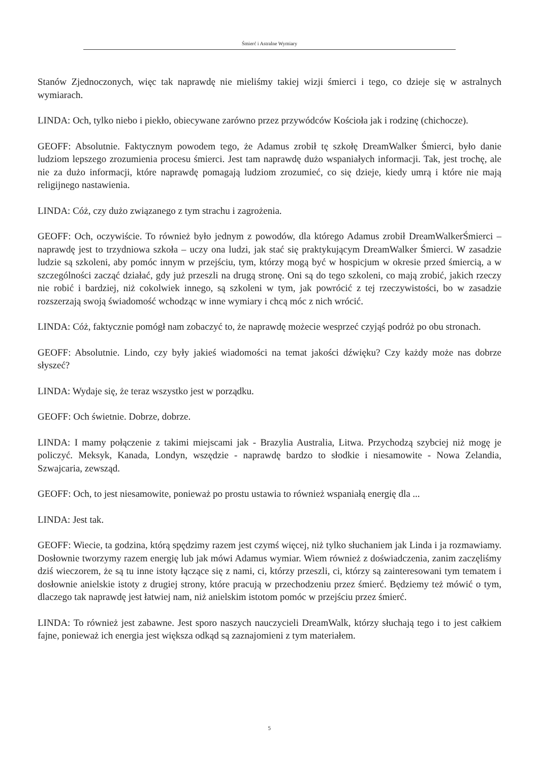Śmierć i Astralne Wymiary
Stanów Zjednoczonych, więc tak naprawdę nie mieliśmy takiej wizji śmierci i tego, co dzieje się w astralnych wymiarach.
LINDA: Och, tylko niebo i piekło, obiecywane zarówno przez przywódców Kościoła jak i rodzinę (chichocze).
GEOFF: Absolutnie. Faktycznym powodem tego, że Adamus zrobił tę szkołę DreamWalker Śmierci, było danie ludziom lepszego zrozumienia procesu śmierci. Jest tam naprawdę dużo wspaniałych informacji. Tak, jest trochę, ale nie za dużo informacji, które naprawdę pomagają ludziom zrozumieć, co się dzieje, kiedy umrą i które nie mają religijnego nastawienia.
LINDA: Cóż, czy dużo związanego z tym strachu i zagrożenia.
GEOFF: Och, oczywiście. To również było jednym z powodów, dla którego Adamus zrobił DreamWalkerŚmierci – naprawdę jest to trzydniowa szkoła – uczy ona ludzi, jak stać się praktykującym DreamWalker Śmierci. W zasadzie ludzie są szkoleni, aby pomóc innym w przejściu, tym, którzy mogą być w hospicjum w okresie przed śmiercią, a w szczególności zacząć działać, gdy już przeszli na drugą stronę. Oni są do tego szkoleni, co mają zrobić, jakich rzeczy nie robić i bardziej, niż cokolwiek innego, są szkoleni w tym, jak powrócić z tej rzeczywistości, bo w zasadzie rozszerzają swoją świadomość wchodząc w inne wymiary i chcą móc z nich wrócić.
LINDA: Cóż, faktycznie pomógł nam zobaczyć to, że naprawdę możecie wesprzeć czyjąś podróż po obu stronach.
GEOFF: Absolutnie. Lindo, czy były jakieś wiadomości na temat jakości dźwięku? Czy każdy może nas dobrze słyszeć?
LINDA: Wydaje się, że teraz wszystko jest w porządku.
GEOFF: Och świetnie. Dobrze, dobrze.
LINDA: I mamy połączenie z takimi miejscami jak - Brazylia Australia, Litwa. Przychodzą szybciej niż mogę je policzyć. Meksyk, Kanada, Londyn, wszędzie - naprawdę bardzo to słodkie i niesamowite - Nowa Zelandia, Szwajcaria, zewsząd.
GEOFF: Och, to jest niesamowite, ponieważ po prostu ustawia to również wspaniałą energię dla ...
LINDA: Jest tak.
GEOFF: Wiecie, ta godzina, którą spędzimy razem jest czymś więcej, niż tylko słuchaniem jak Linda i ja rozmawiamy. Dosłownie tworzymy razem energię lub jak mówi Adamus wymiar. Wiem również z doświadczenia, zanim zaczęliśmy dziś wieczorem, że są tu inne istoty łączące się z nami, ci, którzy przeszli, ci, którzy są zainteresowani tym tematem i dosłownie anielskie istoty z drugiej strony, które pracują w przechodzeniu przez śmierć. Będziemy też mówić o tym, dlaczego tak naprawdę jest łatwiej nam, niż anielskim istotom pomóc w przejściu przez śmierć.
LINDA: To również jest zabawne. Jest sporo naszych nauczycieli DreamWalk, którzy słuchają tego i to jest całkiem fajne, ponieważ ich energia jest większa odkąd są zaznajomieni z tym materiałem.
5